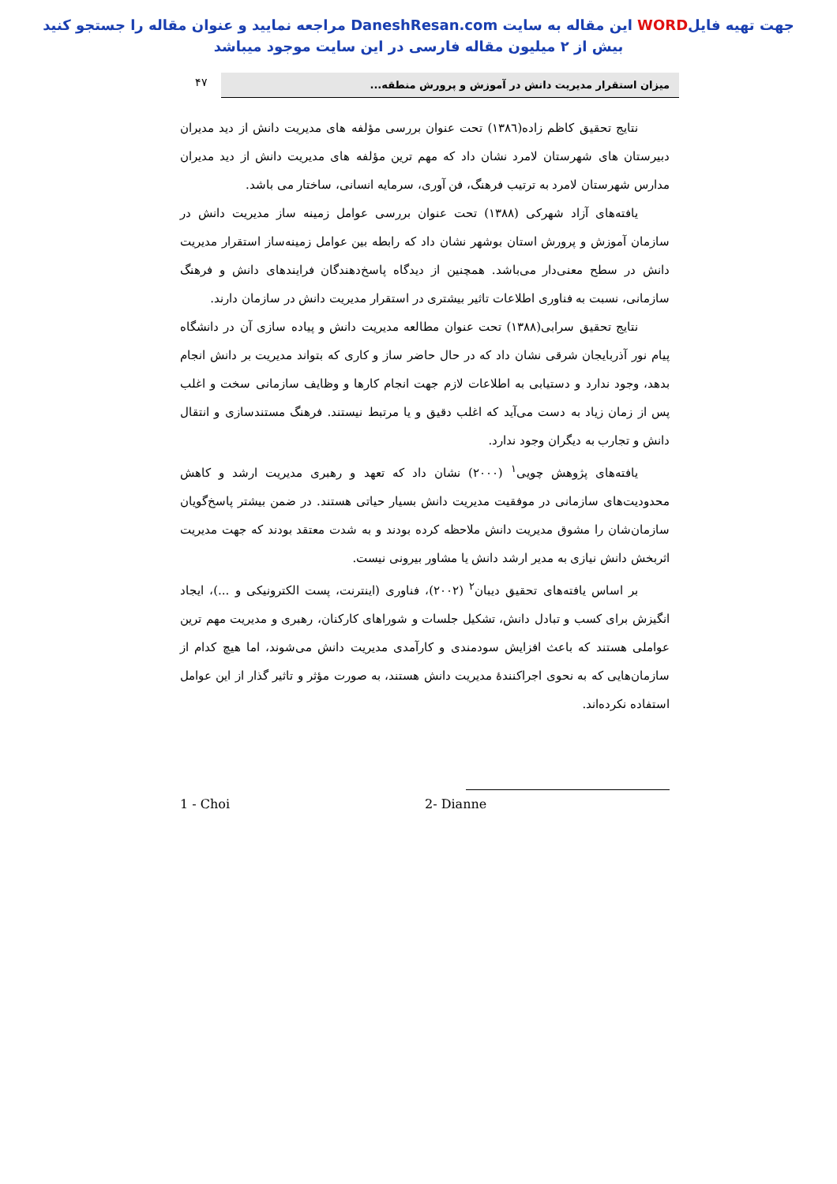جهت تهیه فایلWORD این مقاله به سایت DaneshResan.com مراجعه نمایید و عنوان مقاله را جستجو کنید
بیش از ۲ میلیون مقاله فارسی در این سایت موجود میباشد
میزان استقرار مدیریت دانش در آموزش و پرورش منطقه...
۴۷
نتایج تحقیق کاظم زاده(۱۳۸٦) تحت عنوان بررسی مؤلفه های مدیریت دانش از دید مدیران دبیرستان های شهرستان لامرد نشان داد که مهم ترین مؤلفه های مدیریت دانش از دید مدیران مدارس شهرستان لامرد به ترتیب فرهنگ، فن آوری، سرمایه انسانی، ساختار می باشد.
یافته‌های آزاد شهرکی (۱۳۸۸) تحت عنوان بررسی عوامل زمینه ساز مدیریت دانش در سازمان آموزش و پرورش استان بوشهر نشان داد که رابطه بین عوامل زمینه‌ساز استقرار مدیریت دانش در سطح معنی‌دار می‌باشد. همچنین از دیدگاه پاسخ‌دهندگان فرایندهای دانش و فرهنگ سازمانی، نسبت به فناوری اطلاعات تاثیر بیشتری در استقرار مدیریت دانش در سازمان دارند.
نتایج تحقیق سرابی(۱۳۸۸) تحت عنوان مطالعه مدیریت دانش و پیاده سازی آن در دانشگاه پیام نور آذربایجان شرقی نشان داد که در حال حاضر ساز و کاری که بتواند مدیریت بر دانش انجام بدهد، وجود ندارد و دستیابی به اطلاعات لازم جهت انجام کارها و وظایف سازمانی سخت و اغلب پس از زمان زیاد به دست می‌آید که اغلب دقیق و یا مرتبط نیستند. فرهنگ مستندسازی و انتقال دانش و تجارب به دیگران وجود ندارد.
یافته‌های پژوهش چویی<sup>۱</sup> (۲۰۰۰) نشان داد که تعهد و رهبری مدیریت ارشد و کاهش محدودیت‌های سازمانی در موفقیت مدیریت دانش بسیار حیاتی هستند. در ضمن بیشتر پاسخ‌گویان سازمان‌شان را مشوق مدیریت دانش ملاحظه کرده بودند و به شدت معتقد بودند که جهت مدیریت اثربخش دانش نیازی به مدیر ارشد دانش یا مشاور بیرونی نیست.
بر اساس یافته‌های تحقیق دیبان<sup>۲</sup> (۲۰۰۲)، فناوری (اینترنت، پست الکترونیکی و ...)، ایجاد انگیزش برای کسب و تبادل دانش، تشکیل جلسات و شوراهای کارکنان، رهبری و مدیریت مهم ترین عواملی هستند که باعث افزایش سودمندی و کارآمدی مدیریت دانش می‌شوند، اما هیچ کدام از سازمان‌هایی که به نحوی اجراکنندهٔ مدیریت دانش هستند، به صورت مؤثر و تاثیر گذار از این عوامل استفاده نکرده‌اند.
1 - Choi 2- Dianne